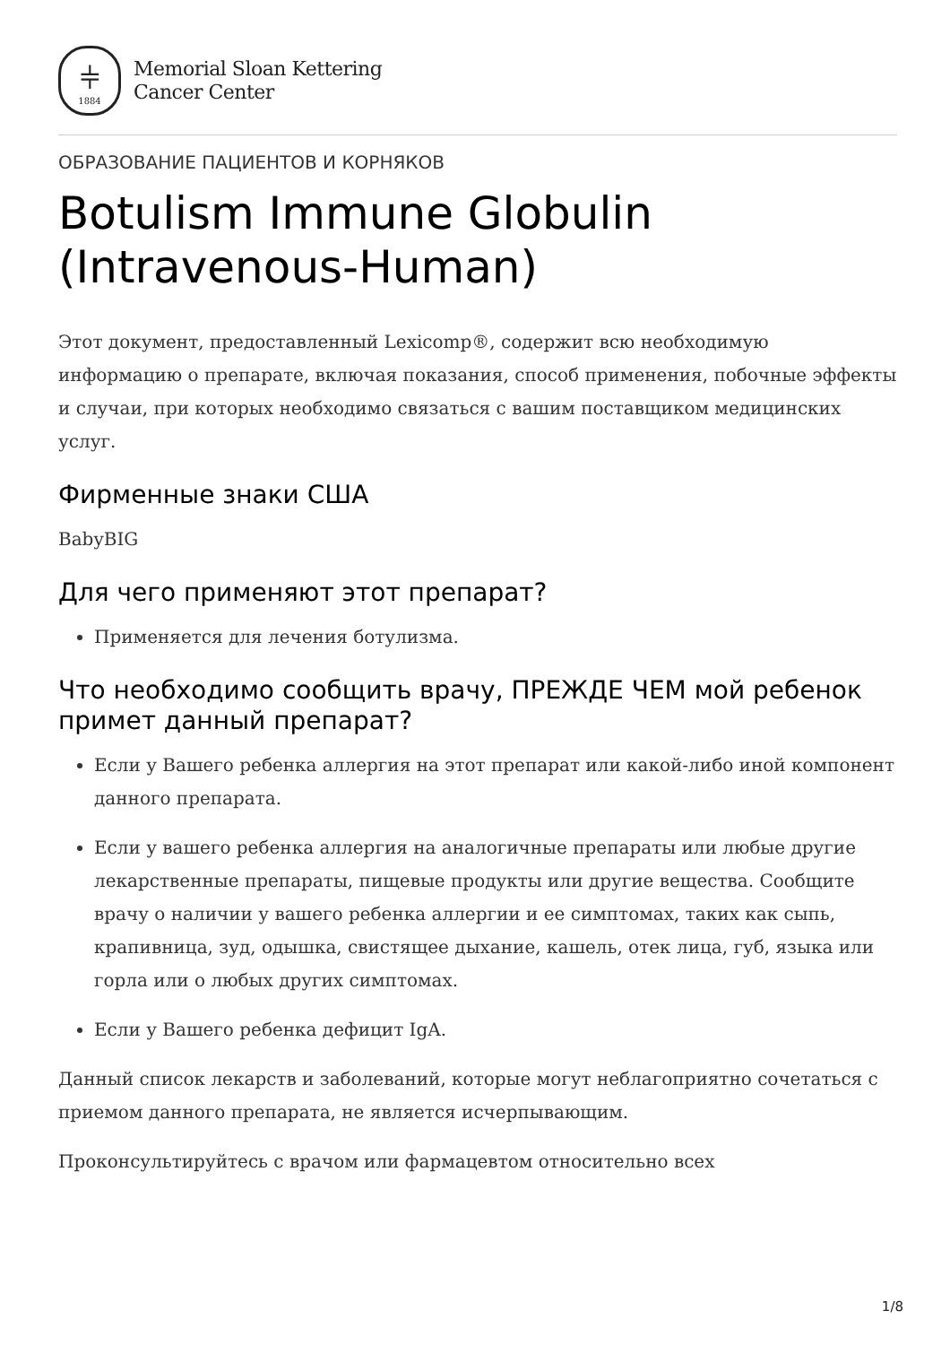⫩
1884
Memorial Sloan Kettering
Cancer Center
ОБРАЗОВАНИЕ ПАЦИЕНТОВ И КОРНЯКОВ
Botulism Immune Globulin (Intravenous-Human)
Этот документ, предоставленный Lexicomp®, содержит всю необходимую информацию о препарате, включая показания, способ применения, побочные эффекты и случаи, при которых необходимо связаться с вашим поставщиком медицинских услуг.
Фирменные знаки США
BabyBIG
Для чего применяют этот препарат?
Применяется для лечения ботулизма.
Что необходимо сообщить врачу, ПРЕЖДЕ ЧЕМ мой ребенок примет данный препарат?
Если у Вашего ребенка аллергия на этот препарат или какой-либо иной компонент данного препарата.
Если у вашего ребенка аллергия на аналогичные препараты или любые другие лекарственные препараты, пищевые продукты или другие вещества. Сообщите врачу о наличии у вашего ребенка аллергии и ее симптомах, таких как сыпь, крапивница, зуд, одышка, свистящее дыхание, кашель, отек лица, губ, языка или горла или о любых других симптомах.
Если у Вашего ребенка дефицит IgA.
Данный список лекарств и заболеваний, которые могут неблагоприятно сочетаться с приемом данного препарата, не является исчерпывающим.
Проконсультируйтесь с врачом или фармацевтом относительно всех
1/8